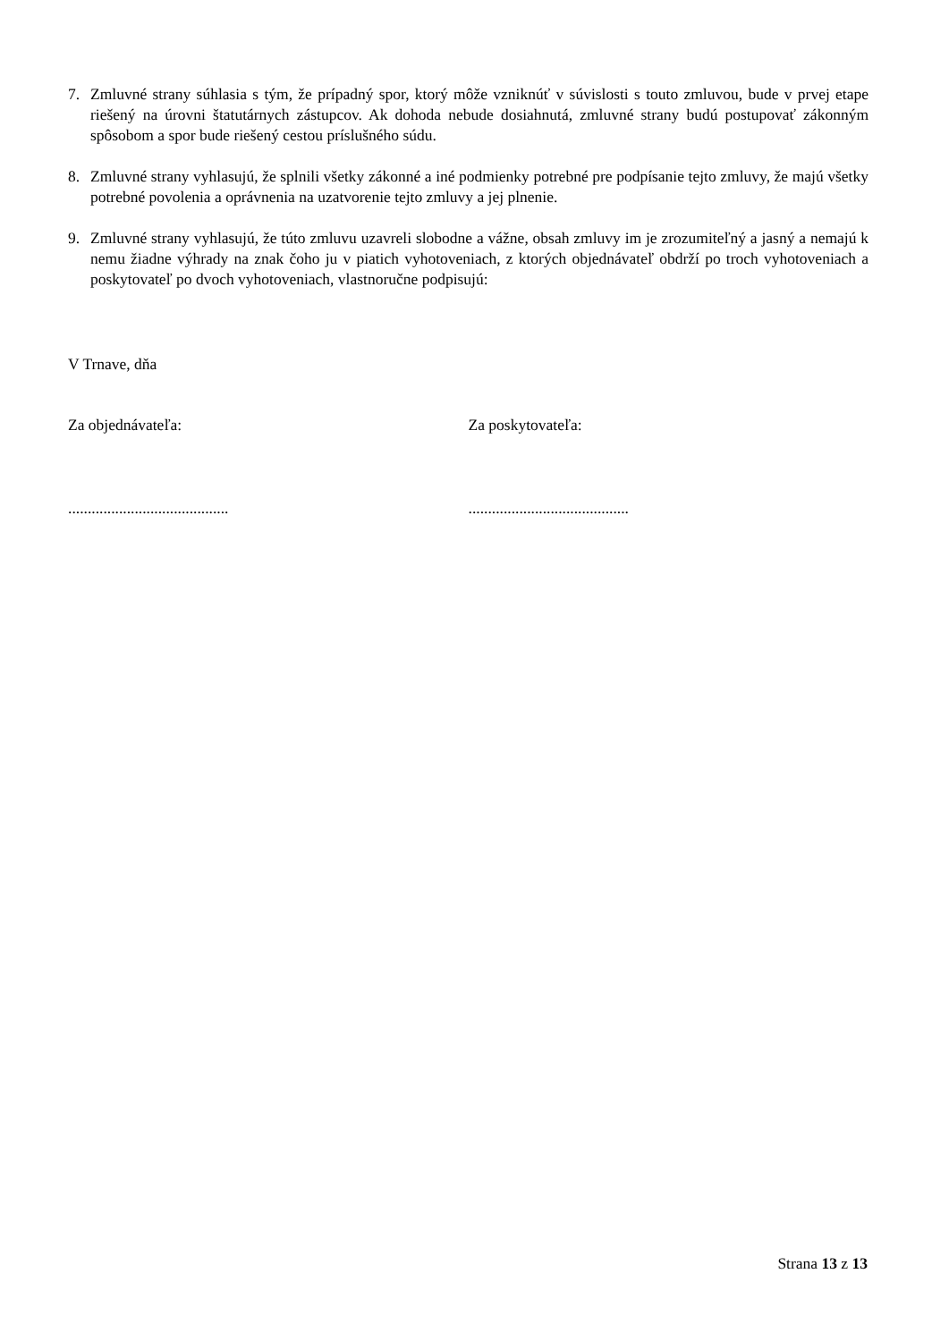7. Zmluvné strany súhlasia s tým, že prípadný spor, ktorý môže vzniknúť v súvislosti s touto zmluvou, bude v prvej etape riešený na úrovni štatutárnych zástupcov. Ak dohoda nebude dosiahnutá, zmluvné strany budú postupovať zákonným spôsobom a spor bude riešený cestou príslušného súdu.
8. Zmluvné strany vyhlasujú, že splnili všetky zákonné a iné podmienky potrebné pre podpísanie tejto zmluvy, že majú všetky potrebné povolenia a oprávnenia na uzatvorenie tejto zmluvy a jej plnenie.
9. Zmluvné strany vyhlasujú, že túto zmluvu uzavreli slobodne a vážne, obsah zmluvy im je zrozumiteľný a jasný a nemajú k nemu žiadne výhrady na znak čoho ju v piatich vyhotoveniach, z ktorých objednávateľ obdrží po troch vyhotoveniach a poskytovateľ po dvoch vyhotoveniach, vlastnoručne podpisujú:
V Trnave, dňa
Za objednávateľa: Za poskytovateľa:
......................................... .........................................
Strana 13 z 13